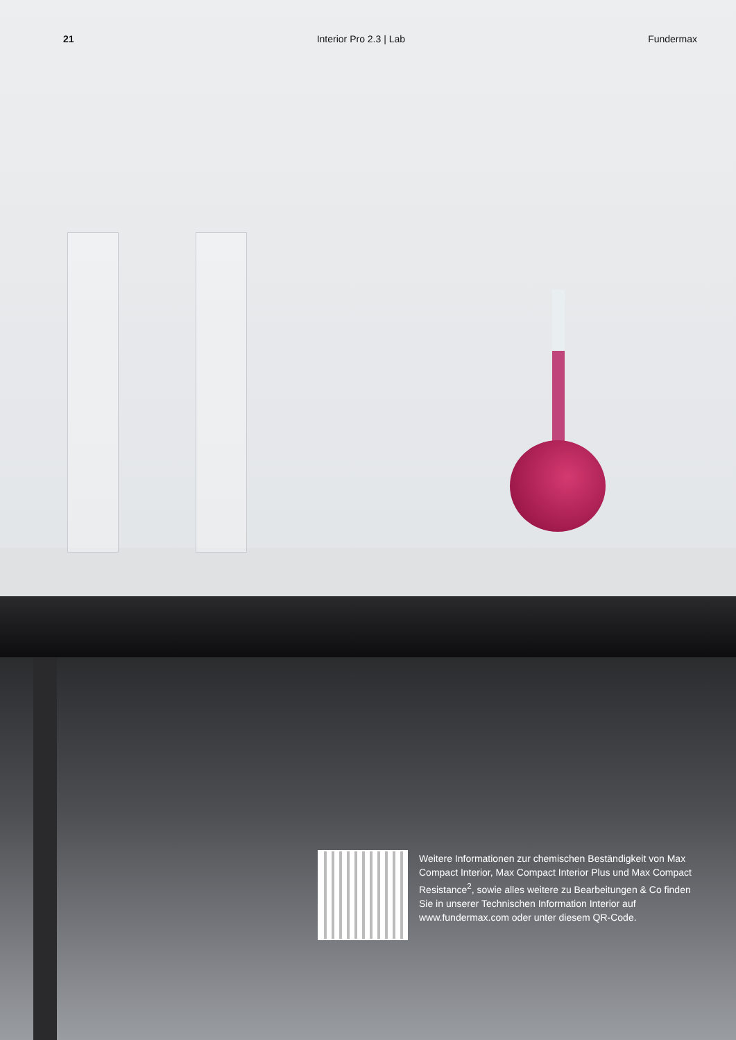21 Interior Pro 2.3 | Lab Fundermax
Weitere Informationen zur chemischen Beständigkeit von Max Compact Interior, Max Compact Interior Plus und Max Compact Resistance<sup>2</sup>, sowie alles weitere zu Bearbeitungen & Co finden Sie in unserer Technischen Information Interior auf www.fundermax.com oder unter diesem QR-Code.